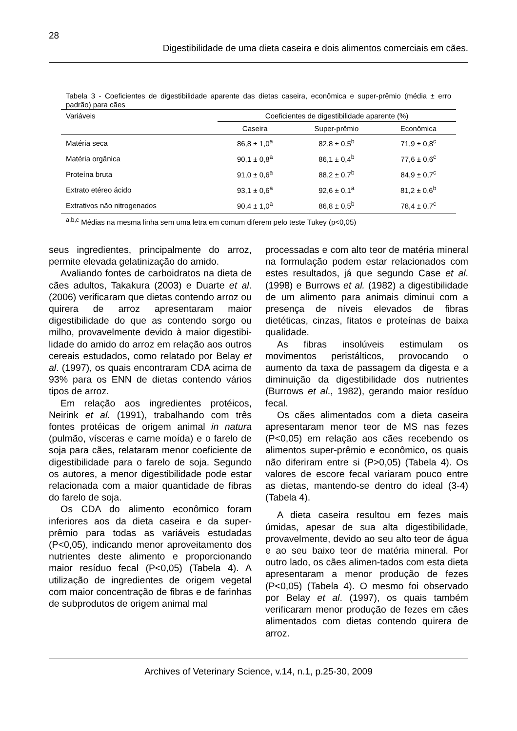28
Digestibilidade de uma dieta caseira e dois alimentos comerciais em cães.
Tabela 3 - Coeficientes de digestibilidade aparente das dietas caseira, econômica e super-prêmio (média ± erro padrão) para cães
| Variáveis | Coeficientes de digestibilidade aparente (%) | | |
| --- | --- | --- | --- |
| | Caseira | Super-prêmio | Econômica |
| Matéria seca | 86,8 ± 1,0<sup>a</sup> | 82,8 ± 0,5<sup>b</sup> | 71,9 ± 0,8<sup>c</sup> |
| Matéria orgânica | 90,1 ± 0,8<sup>a</sup> | 86,1 ± 0,4<sup>b</sup> | 77,6 ± 0,6<sup>c</sup> |
| Proteína bruta | 91,0 ± 0,6<sup>a</sup> | 88,2 ± 0,7<sup>b</sup> | 84,9 ± 0,7<sup>c</sup> |
| Extrato etéreo ácido | 93,1 ± 0,6<sup>a</sup> | 92,6 ± 0,1<sup>a</sup> | 81,2 ± 0,6<sup>b</sup> |
| Extrativos não nitrogenados | 90,4 ± 1,0<sup>a</sup> | 86,8 ± 0,5<sup>b</sup> | 78,4 ± 0,7<sup>c</sup> |
<sup>a,b,c</sup> Médias na mesma linha sem uma letra em comum diferem pelo teste Tukey (p<0,05)
seus ingredientes, principalmente do arroz, permite elevada gelatinização do amido.
Avaliando fontes de carboidratos na dieta de cães adultos, Takakura (2003) e Duarte et al. (2006) verificaram que dietas contendo arroz ou quirera de arroz apresentaram maior digestibilidade do que as contendo sorgo ou milho, provavelmente devido à maior digestibi-lidade do amido do arroz em relação aos outros cereais estudados, como relatado por Belay et al. (1997), os quais encontraram CDA acima de 93% para os ENN de dietas contendo vários tipos de arroz.
Em relação aos ingredientes protéicos, Neirink et al. (1991), trabalhando com três fontes protéicas de origem animal in natura (pulmão, vísceras e carne moída) e o farelo de soja para cães, relataram menor coeficiente de digestibilidade para o farelo de soja. Segundo os autores, a menor digestibilidade pode estar relacionada com a maior quantidade de fibras do farelo de soja.
Os CDA do alimento econômico foram inferiores aos da dieta caseira e da super-prêmio para todas as variáveis estudadas (P<0,05), indicando menor aproveitamento dos nutrientes deste alimento e proporcionando maior resíduo fecal (P<0,05) (Tabela 4). A utilização de ingredientes de origem vegetal com maior concentração de fibras e de farinhas de subprodutos de origem animal mal
processadas e com alto teor de matéria mineral na formulação podem estar relacionados com estes resultados, já que segundo Case et al. (1998) e Burrows et al. (1982) a digestibilidade de um alimento para animais diminui com a presença de níveis elevados de fibras dietéticas, cinzas, fitatos e proteínas de baixa qualidade.
As fibras insolúveis estimulam os movimentos peristálticos, provocando o aumento da taxa de passagem da digesta e a diminuição da digestibilidade dos nutrientes (Burrows et al., 1982), gerando maior resíduo fecal.
Os cães alimentados com a dieta caseira apresentaram menor teor de MS nas fezes (P<0,05) em relação aos cães recebendo os alimentos super-prêmio e econômico, os quais não diferiram entre si (P>0,05) (Tabela 4). Os valores de escore fecal variaram pouco entre as dietas, mantendo-se dentro do ideal (3-4) (Tabela 4).
A dieta caseira resultou em fezes mais úmidas, apesar de sua alta digestibilidade, provavelmente, devido ao seu alto teor de água e ao seu baixo teor de matéria mineral. Por outro lado, os cães alimen-tados com esta dieta apresentaram a menor produção de fezes (P<0,05) (Tabela 4). O mesmo foi observado por Belay et al. (1997), os quais também verificaram menor produção de fezes em cães alimentados com dietas contendo quirera de arroz.
Archives of Veterinary Science, v.14, n.1, p.25-30, 2009